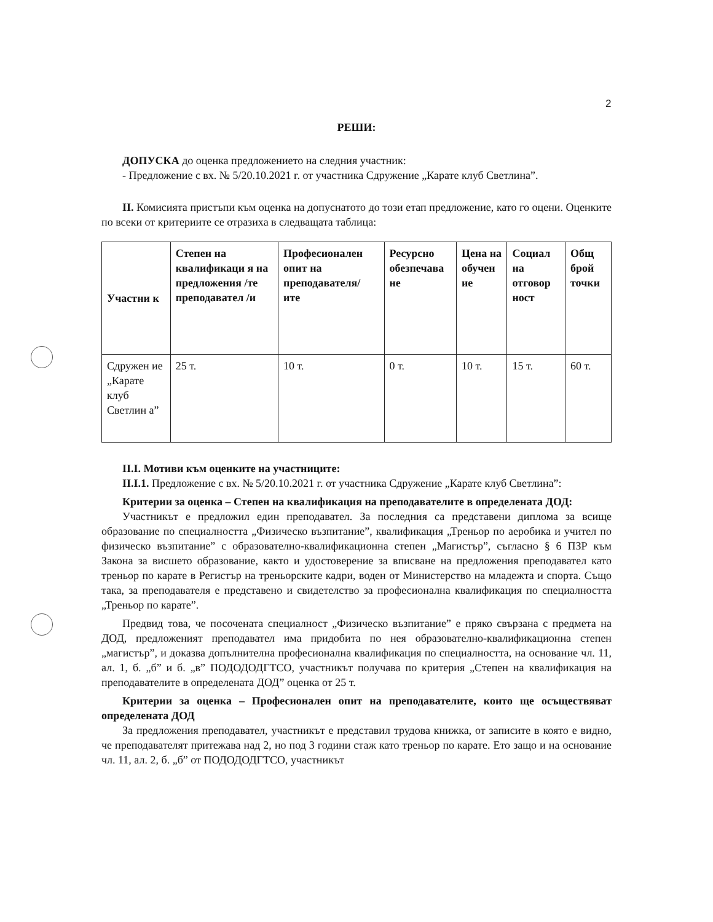2
РЕШИ:
ДОПУСКА до оценка предложението на следния участник:
- Предложение с вх. № 5/20.10.2021 г. от участника Сдружение „Карате клуб Светлина”.
II. Комисията пристъпи към оценка на допуснатото до този етап предложение, като го оцени. Оценките по всеки от критериите се отразиха в следващата таблица:
| Участни к | Степен на квалификаци я на предложения /те преподавател /и | Професионален опит на преподавателя/ ите | Ресурсно обезпечава не | Цена на обучен ие | Социал на отговор ност | Общ брой точки |
| --- | --- | --- | --- | --- | --- | --- |
| Сдружен ие „Карате клуб Светлин а” | 25 т. | 10 т. | 0 т. | 10 т. | 15 т. | 60 т. |
II.I. Мотиви към оценките на участниците:
II.I.1. Предложение с вх. № 5/20.10.2021 г. от участника Сдружение „Карате клуб Светлина”:
Критерии за оценка – Степен на квалификация на преподавателите в определената ДОД:
Участникът е предложил един преподавател. За последния са представени диплома за всище образование по специалността „Физическо възпитание”, квалификация „Треньор по аеробика и учител по физическо възпитание” с образователно-квалификационна степен „Магистър”, съгласно § 6 ПЗР към Закона за висшето образование, както и удостоверение за вписване на предложения преподавател като треньор по карате в Регистър на треньорските кадри, воден от Министерство на младежта и спорта. Също така, за преподавателя е представено и свидетелство за професионална квалификация по специалността „Треньор по карате”.
Предвид това, че посочената специалност „Физическо възпитание” е пряко свързана с предмета на ДОД, предложеният преподавател има придобита по нея образователно-квалификационна степен „магистър”, и доказва допълнителна професионална квалификация по специалността, на основание чл. 11, ал. 1, б. „б” и б. „в” ПОДОДОДГТСО, участникът получава по критерия „Степен на квалификация на преподавателите в определената ДОД” оценка от 25 т.
Критерии за оценка – Професионален опит на преподавателите, които ще осъществяват определената ДОД
За предложения преподавател, участникът е представил трудова книжка, от записите в която е видно, че преподавателят притежава над 2, но под 3 години стаж като треньор по карате. Ето защо и на основание чл. 11, ал. 2, б. „б” от ПОДОДОДГТСО, участникът